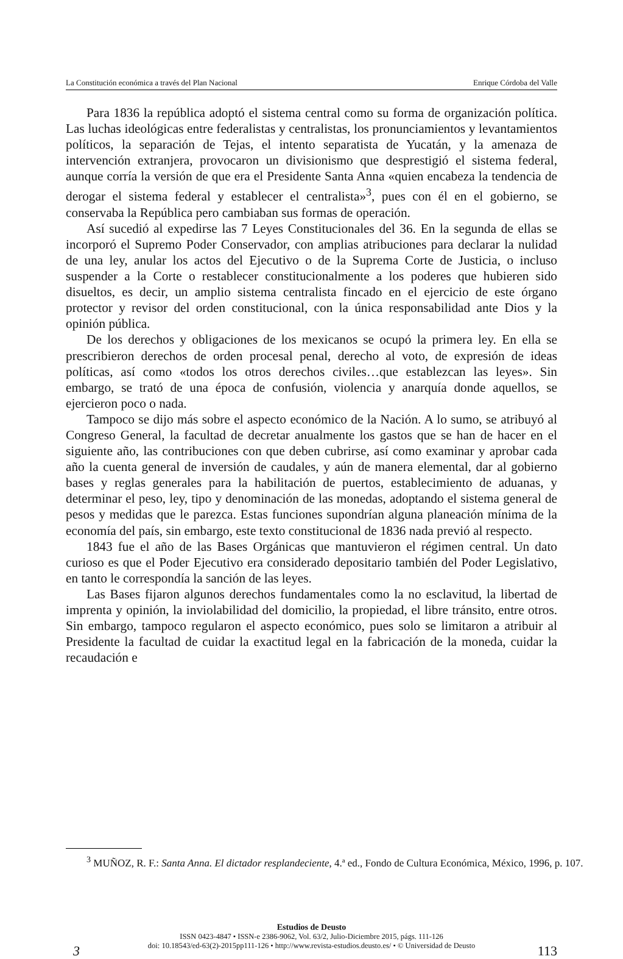La Constitución económica a través del Plan Nacional Enrique Córdoba del Valle
Para 1836 la república adoptó el sistema central como su forma de organización política. Las luchas ideológicas entre federalistas y centralistas, los pronunciamientos y levantamientos políticos, la separación de Tejas, el intento separatista de Yucatán, y la amenaza de intervención extranjera, provocaron un divisionismo que desprestigió el sistema federal, aunque corría la versión de que era el Presidente Santa Anna «quien encabeza la tendencia de derogar el sistema federal y establecer el centralista»<sup>3</sup>, pues con él en el gobierno, se conservaba la República pero cambiaban sus formas de operación.
Así sucedió al expedirse las 7 Leyes Constitucionales del 36. En la segunda de ellas se incorporó el Supremo Poder Conservador, con amplias atribuciones para declarar la nulidad de una ley, anular los actos del Ejecutivo o de la Suprema Corte de Justicia, o incluso suspender a la Corte o restablecer constitucionalmente a los poderes que hubieren sido disueltos, es decir, un amplio sistema centralista fincado en el ejercicio de este órgano protector y revisor del orden constitucional, con la única responsabilidad ante Dios y la opinión pública.
De los derechos y obligaciones de los mexicanos se ocupó la primera ley. En ella se prescribieron derechos de orden procesal penal, derecho al voto, de expresión de ideas políticas, así como «todos los otros derechos civiles…que establezcan las leyes». Sin embargo, se trató de una época de confusión, violencia y anarquía donde aquellos, se ejercieron poco o nada.
Tampoco se dijo más sobre el aspecto económico de la Nación. A lo sumo, se atribuyó al Congreso General, la facultad de decretar anualmente los gastos que se han de hacer en el siguiente año, las contribuciones con que deben cubrirse, así como examinar y aprobar cada año la cuenta general de inversión de caudales, y aún de manera elemental, dar al gobierno bases y reglas generales para la habilitación de puertos, establecimiento de aduanas, y determinar el peso, ley, tipo y denominación de las monedas, adoptando el sistema general de pesos y medidas que le parezca. Estas funciones supondrían alguna planeación mínima de la economía del país, sin embargo, este texto constitucional de 1836 nada previó al respecto.
1843 fue el año de las Bases Orgánicas que mantuvieron el régimen central. Un dato curioso es que el Poder Ejecutivo era considerado depositario también del Poder Legislativo, en tanto le correspondía la sanción de las leyes.
Las Bases fijaron algunos derechos fundamentales como la no esclavitud, la libertad de imprenta y opinión, la inviolabilidad del domicilio, la propiedad, el libre tránsito, entre otros. Sin embargo, tampoco regularon el aspecto económico, pues solo se limitaron a atribuir al Presidente la facultad de cuidar la exactitud legal en la fabricación de la moneda, cuidar la recaudación e
<sup>3</sup> MUÑOZ, R. F.: Santa Anna. El dictador resplandeciente, 4.ª ed., Fondo de Cultura Económica, México, 1996, p. 107.
Estudios de Deusto
ISSN 0423-4847 • ISSN-e 2386-9062, Vol. 63/2, Julio-Diciembre 2015, págs. 111-126
doi: 10.18543/ed-63(2)-2015pp111-126 • http://www.revista-estudios.deusto.es/ • © Universidad de Deusto
3 113